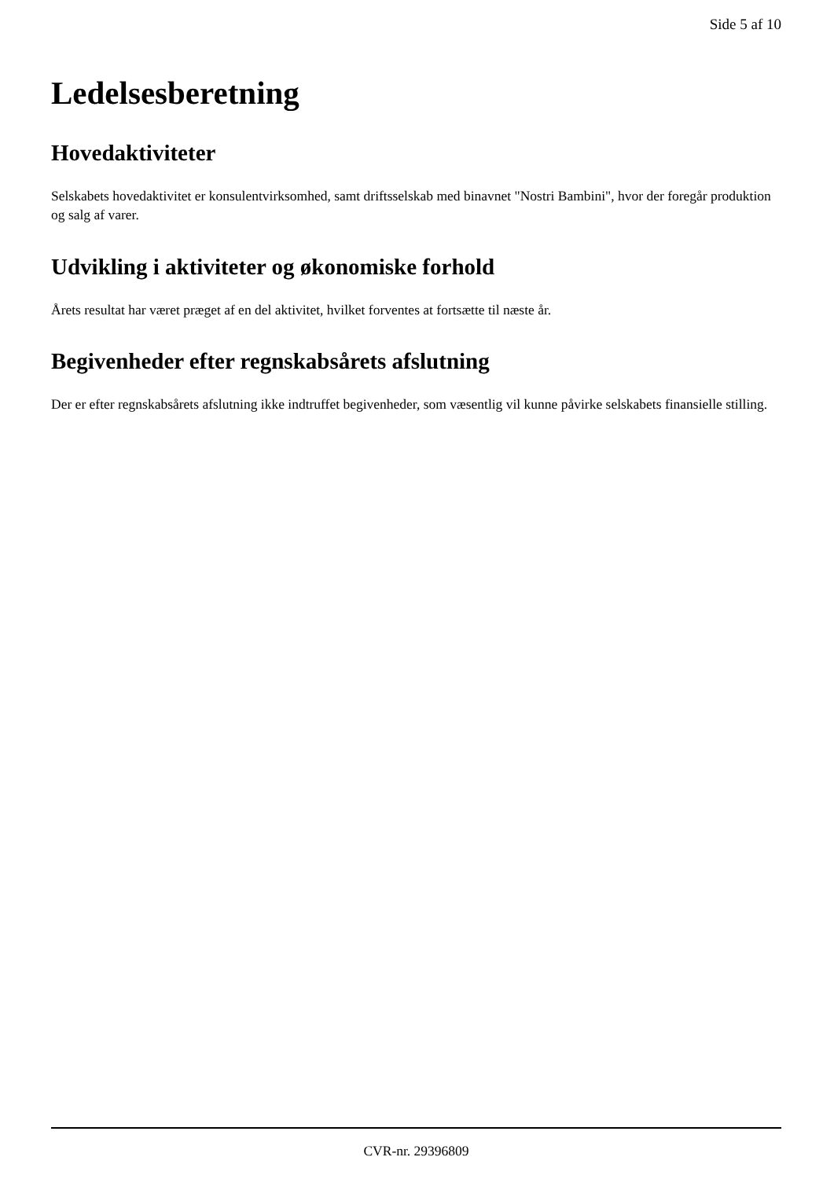Side 5 af 10
Ledelsesberetning
Hovedaktiviteter
Selskabets hovedaktivitet er konsulentvirksomhed, samt driftsselskab med binavnet "Nostri Bambini", hvor der foregår produktion og salg af varer.
Udvikling i aktiviteter og økonomiske forhold
Årets resultat har været præget af en del aktivitet, hvilket forventes at fortsætte til næste år.
Begivenheder efter regnskabsårets afslutning
Der er efter regnskabsårets afslutning ikke indtruffet begivenheder, som væsentlig vil kunne påvirke selskabets finansielle stilling.
CVR-nr. 29396809